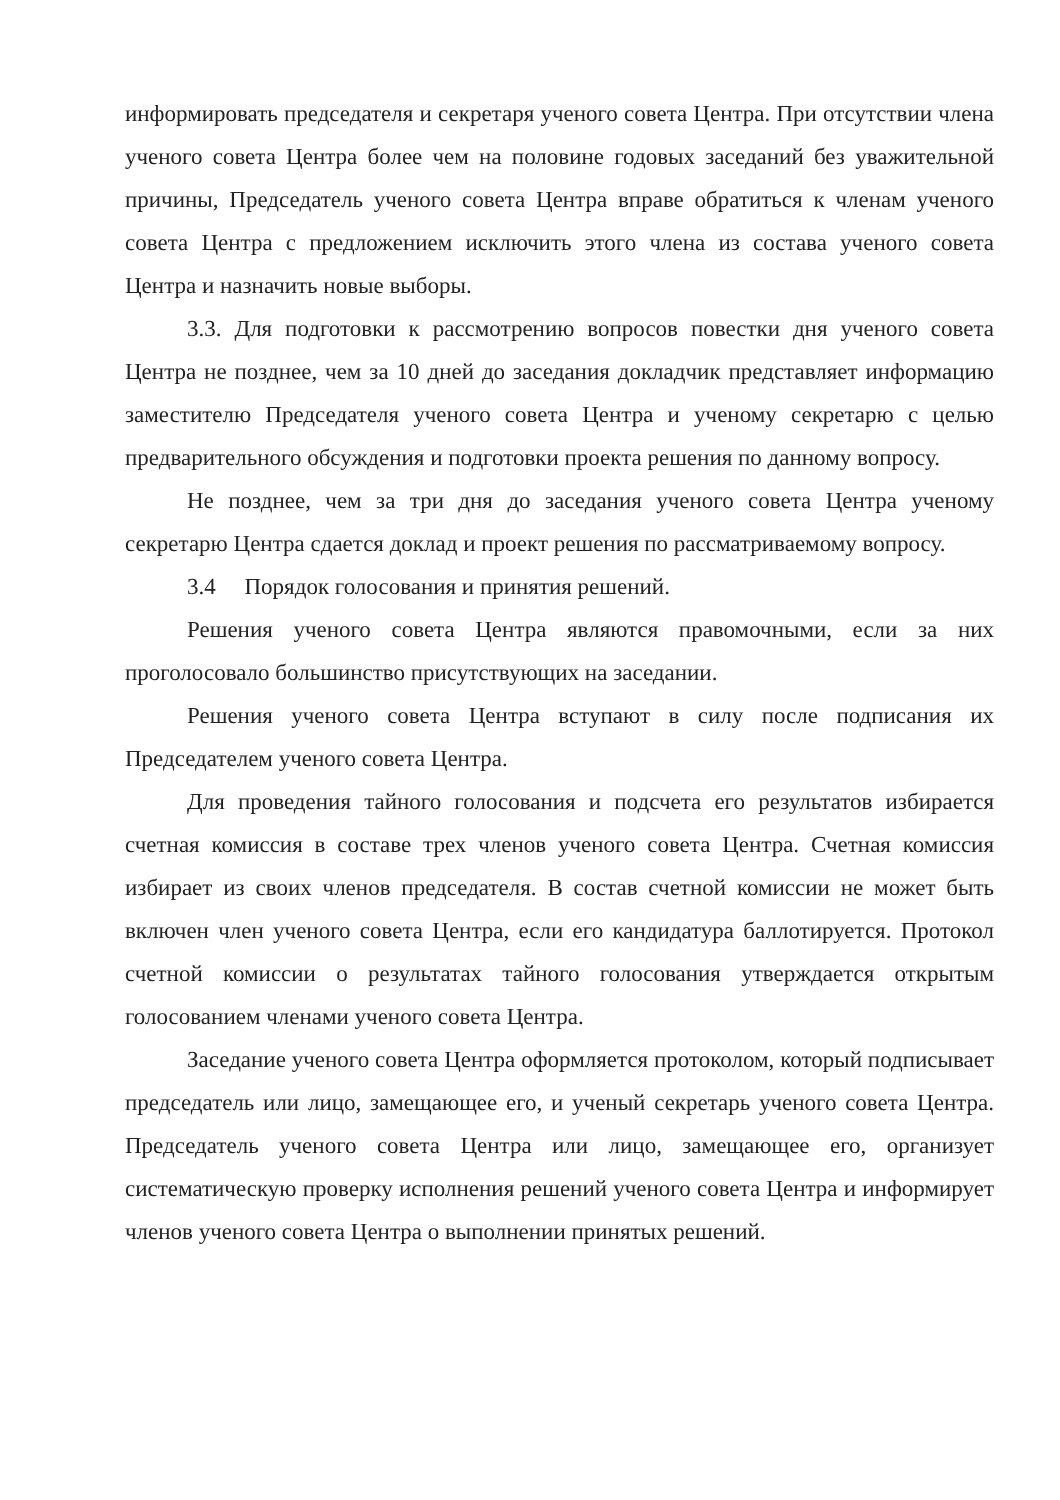информировать председателя и секретаря ученого совета Центра. При отсутствии члена ученого совета Центра более чем на половине годовых заседаний без уважительной причины, Председатель ученого совета Центра вправе обратиться к членам ученого совета Центра с предложением исключить этого члена из состава ученого совета Центра и назначить новые выборы.
3.3. Для подготовки к рассмотрению вопросов повестки дня ученого совета Центра не позднее, чем за 10 дней до заседания докладчик представляет информацию заместителю Председателя ученого совета Центра и ученому секретарю с целью предварительного обсуждения и подготовки проекта решения по данному вопросу.
Не позднее, чем за три дня до заседания ученого совета Центра ученому секретарю Центра сдается доклад и проект решения по рассматриваемому вопросу.
3.4 Порядок голосования и принятия решений.
Решения ученого совета Центра являются правомочными, если за них проголосовало большинство присутствующих на заседании.
Решения ученого совета Центра вступают в силу после подписания их Председателем ученого совета Центра.
Для проведения тайного голосования и подсчета его результатов избирается счетная комиссия в составе трех членов ученого совета Центра. Счетная комиссия избирает из своих членов председателя. В состав счетной комиссии не может быть включен член ученого совета Центра, если его кандидатура баллотируется. Протокол счетной комиссии о результатах тайного голосования утверждается открытым голосованием членами ученого совета Центра.
Заседание ученого совета Центра оформляется протоколом, который подписывает председатель или лицо, замещающее его, и ученый секретарь ученого совета Центра. Председатель ученого совета Центра или лицо, замещающее его, организует систематическую проверку исполнения решений ученого совета Центра и информирует членов ученого совета Центра о выполнении принятых решений.